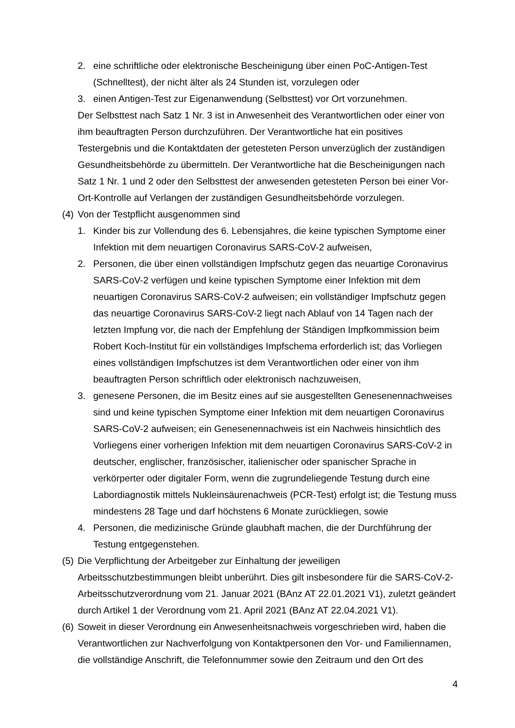2. eine schriftliche oder elektronische Bescheinigung über einen PoC-Antigen-Test (Schnelltest), der nicht älter als 24 Stunden ist, vorzulegen oder
3. einen Antigen-Test zur Eigenanwendung (Selbsttest) vor Ort vorzunehmen.
Der Selbsttest nach Satz 1 Nr. 3 ist in Anwesenheit des Verantwortlichen oder einer von ihm beauftragten Person durchzuführen. Der Verantwortliche hat ein positives Testergebnis und die Kontaktdaten der getesteten Person unverzüglich der zuständigen Gesundheitsbehörde zu übermitteln. Der Verantwortliche hat die Bescheinigungen nach Satz 1 Nr. 1 und 2 oder den Selbsttest der anwesenden getesteten Person bei einer Vor-Ort-Kontrolle auf Verlangen der zuständigen Gesundheitsbehörde vorzulegen.
(4) Von der Testpflicht ausgenommen sind
1. Kinder bis zur Vollendung des 6. Lebensjahres, die keine typischen Symptome einer Infektion mit dem neuartigen Coronavirus SARS-CoV-2 aufweisen,
2. Personen, die über einen vollständigen Impfschutz gegen das neuartige Coronavirus SARS-CoV-2 verfügen und keine typischen Symptome einer Infektion mit dem neuartigen Coronavirus SARS-CoV-2 aufweisen; ein vollständiger Impfschutz gegen das neuartige Coronavirus SARS-CoV-2 liegt nach Ablauf von 14 Tagen nach der letzten Impfung vor, die nach der Empfehlung der Ständigen Impfkommission beim Robert Koch-Institut für ein vollständiges Impfschema erforderlich ist; das Vorliegen eines vollständigen Impfschutzes ist dem Verantwortlichen oder einer von ihm beauftragten Person schriftlich oder elektronisch nachzuweisen,
3. genesene Personen, die im Besitz eines auf sie ausgestellten Genesenennachweises sind und keine typischen Symptome einer Infektion mit dem neuartigen Coronavirus SARS-CoV-2 aufweisen; ein Genesenennachweis ist ein Nachweis hinsichtlich des Vorliegens einer vorherigen Infektion mit dem neuartigen Coronavirus SARS-CoV-2 in deutscher, englischer, französischer, italienischer oder spanischer Sprache in verkörperter oder digitaler Form, wenn die zugrundeliegende Testung durch eine Labordiagnostik mittels Nukleinsäurenachweis (PCR-Test) erfolgt ist; die Testung muss mindestens 28 Tage und darf höchstens 6 Monate zurückliegen, sowie
4. Personen, die medizinische Gründe glaubhaft machen, die der Durchführung der Testung entgegenstehen.
(5) Die Verpflichtung der Arbeitgeber zur Einhaltung der jeweiligen Arbeitsschutzbestimmungen bleibt unberührt. Dies gilt insbesondere für die SARS-CoV-2-Arbeitsschutzverordnung vom 21. Januar 2021 (BAnz AT 22.01.2021 V1), zuletzt geändert durch Artikel 1 der Verordnung vom 21. April 2021 (BAnz AT 22.04.2021 V1).
(6) Soweit in dieser Verordnung ein Anwesenheitsnachweis vorgeschrieben wird, haben die Verantwortlichen zur Nachverfolgung von Kontaktpersonen den Vor- und Familiennamen, die vollständige Anschrift, die Telefonnummer sowie den Zeitraum und den Ort des
4